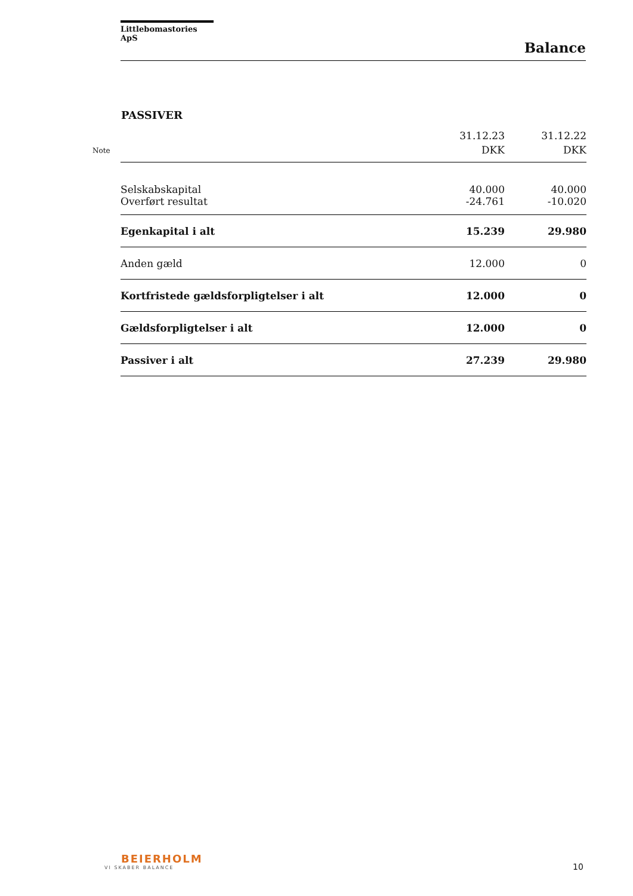Littlebomastories ApS
Balance
PASSIVER
| Note | | 31.12.23 DKK | 31.12.22 DKK |
| --- | --- | --- | --- |
| | Selskabskapital | 40.000 | 40.000 |
| | Overført resultat | -24.761 | -10.020 |
| | Egenkapital i alt | 15.239 | 29.980 |
| | Anden gæld | 12.000 | 0 |
| | Kortfristede gældsforpligtelser i alt | 12.000 | 0 |
| | Gældsforpligtelser i alt | 12.000 | 0 |
| | Passiver i alt | 27.239 | 29.980 |
BEIERHOLM
VI SKABER BALANCE
10